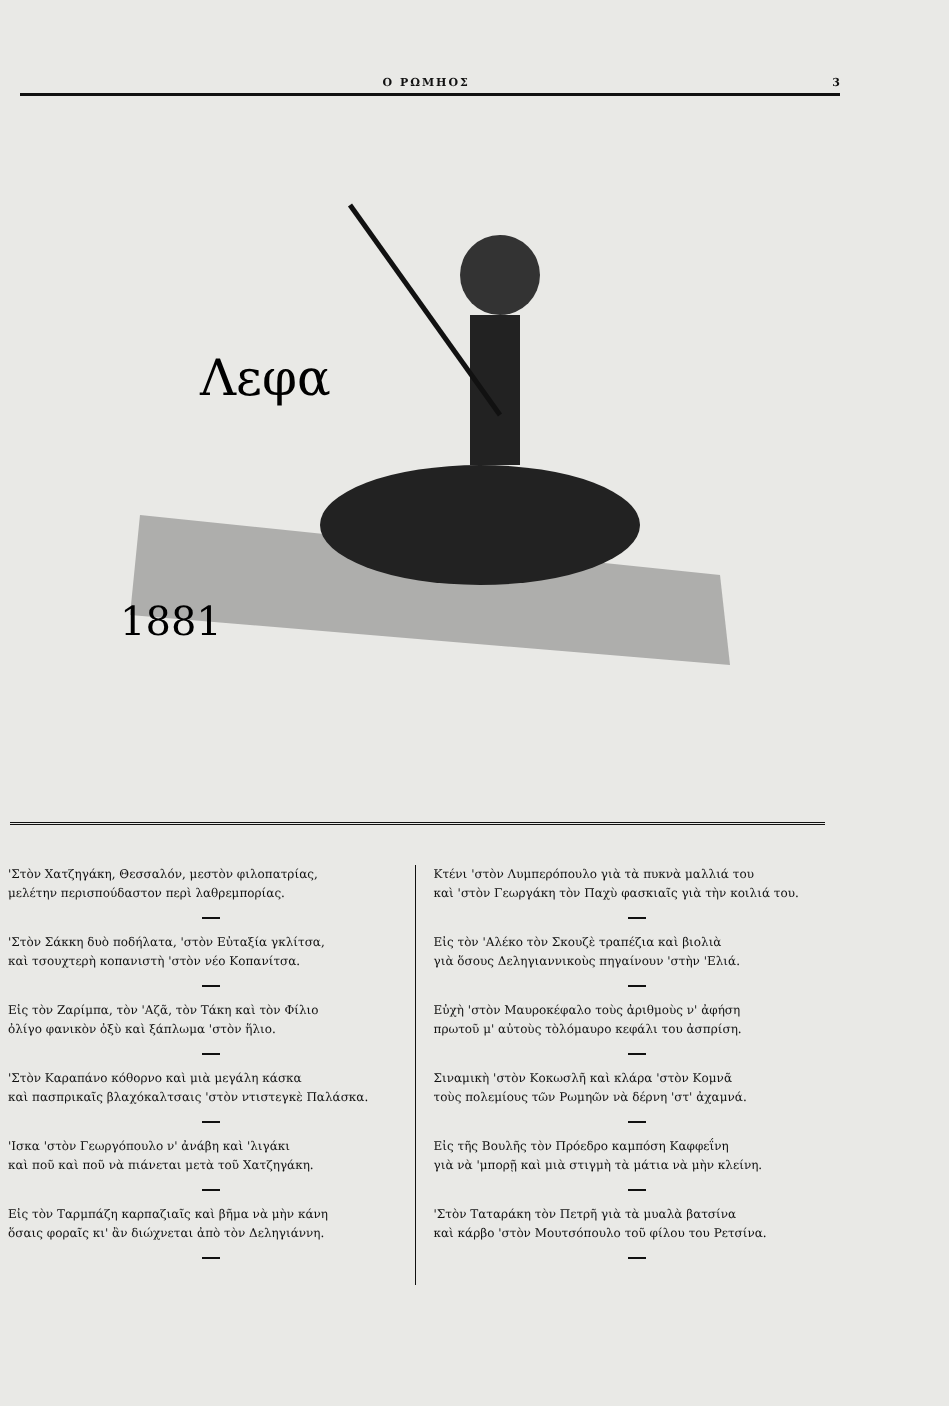Ο ΡΩΜΗΟΣ 3
1881
Λεφα
'Στὸν Χατζηγάκη, Θεσσαλόν, μεστὸν φιλοπατρίας,
μελέτην περισπούδαστον περὶ λαθρεμπορίας.
'Στὸν Σάκκη δυὸ ποδήλατα, 'στὸν Εὐταξία γκλίτσα,
καὶ τσουχτερὴ κοπανιστὴ 'στὸν νέο Κοπανίτσα.
Εἰς τὸν Ζαρίμπα, τὸν 'Αζᾶ, τὸν Τάκη καὶ τὸν Φίλιο
ὀλίγο φανικὸν ὀξὺ καὶ ξάπλωμα 'στὸν ἥλιο.
'Στὸν Καραπάνο κόθορνο καὶ μιὰ μεγάλη κάσκα
καὶ πασπρικαῖς βλαχόκαλτσαις 'στὸν ντιστεγκὲ Παλάσκα.
'Ισκα 'στὸν Γεωργόπουλο ν' ἀνάβη καὶ 'λιγάκι
καὶ ποῦ καὶ ποῦ νὰ πιάνεται μετὰ τοῦ Χατζηγάκη.
Εἰς τὸν Ταρμπάζη καρπαζιαῖς καὶ βῆμα νὰ μὴν κάνη
ὅσαις φοραῖς κι' ἂν διώχνεται ἀπὸ τὸν Δεληγιάννη.
Κτένι 'στὸν Λυμπερόπουλο γιὰ τὰ πυκνὰ μαλλιά του
καὶ 'στὸν Γεωργάκη τὸν Παχὺ φασκιαῖς γιὰ τὴν κοιλιά του.
Εἰς τὸν 'Αλέκο τὸν Σκουζὲ τραπέζια καὶ βιολιὰ
γιὰ ὅσους Δεληγιαννικοὺς πηγαίνουν 'στὴν 'Ελιά.
Εὐχὴ 'στὸν Μαυροκέφαλο τοὺς ἀριθμοὺς ν' ἀφήση
πρωτοῦ μ' αὐτοὺς τὸλόμαυρο κεφάλι του ἀσπρίση.
Σιναμικὴ 'στὸν Κοκωσλῆ καὶ κλάρα 'στὸν Κομνᾶ
τοὺς πολεμίους τῶν Ρωμηῶν νὰ δέρνη 'στ' ἀχαμνά.
Εἰς τῆς Βουλῆς τὸν Πρόεδρο καμπόση Καφφεΐνη
γιὰ νὰ 'μπορῇ καὶ μιὰ στιγμὴ τὰ μάτια νὰ μὴν κλείνη.
'Στὸν Ταταράκη τὸν Πετρῆ γιὰ τὰ μυαλὰ βατσίνα
καὶ κάρβο 'στὸν Μουτσόπουλο τοῦ φίλου του Ρετσίνα.